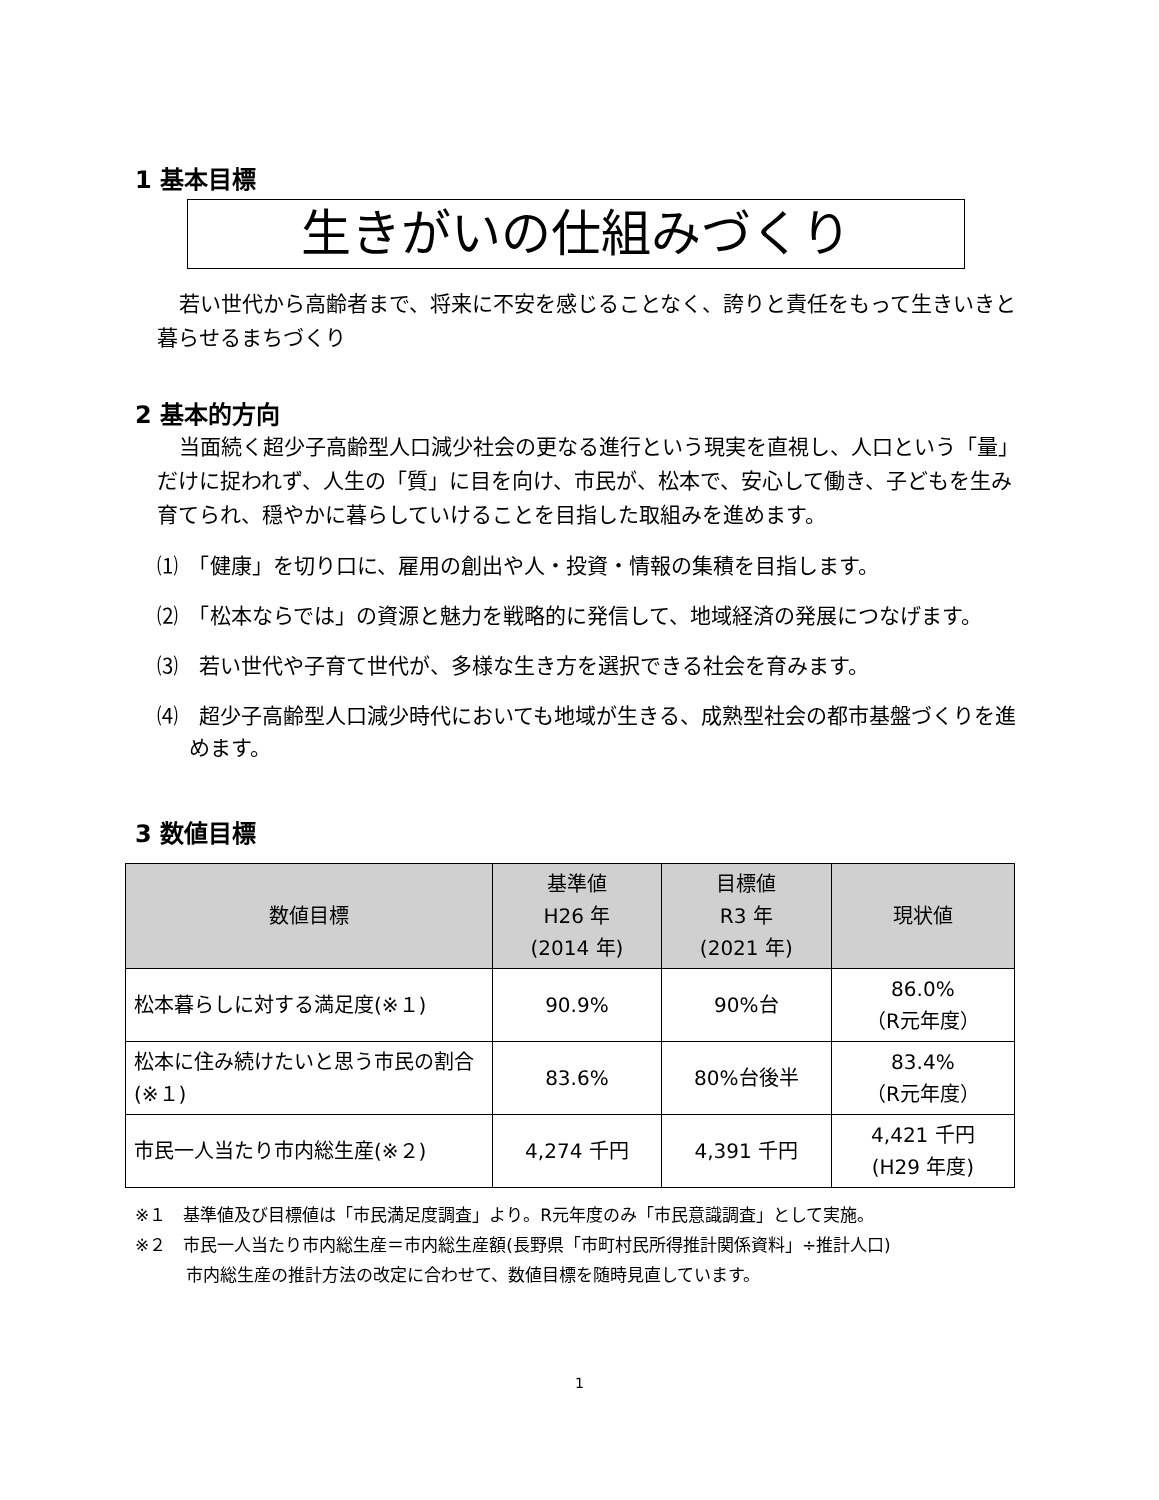1 基本目標
生きがいの仕組みづくり
若い世代から高齢者まで、将来に不安を感じることなく、誇りと責任をもって生きいきと暮らせるまちづくり
2 基本的方向
当面続く超少子高齢型人口減少社会の更なる進行という現実を直視し、人口という「量」だけに捉われず、人生の「質」に目を向け、市民が、松本で、安心して働き、子どもを生み育てられ、穏やかに暮らしていけることを目指した取組みを進めます。
⑴　「健康」を切り口に、雇用の創出や人・投資・情報の集積を目指します。
⑵　「松本ならでは」の資源と魅力を戦略的に発信して、地域経済の発展につなげます。
⑶　若い世代や子育て世代が、多様な生き方を選択できる社会を育みます。
⑷　超少子高齢型人口減少時代においても地域が生きる、成熟型社会の都市基盤づくりを進めます。
3 数値目標
| 数値目標 | 基準値 H26 年 (2014 年) | 目標値 R3 年 (2021 年) | 現状値 |
| --- | --- | --- | --- |
| 松本暮らしに対する満足度(※１) | 90.9% | 90%台 | 86.0% （R元年度） |
| 松本に住み続けたいと思う市民の割合(※１) | 83.6% | 80%台後半 | 83.4% （R元年度） |
| 市民一人当たり市内総生産(※２) | 4,274 千円 | 4,391 千円 | 4,421 千円 (H29 年度) |
※１　基準値及び目標値は「市民満足度調査」より。R元年度のみ「市民意識調査」として実施。
※２　市民一人当たり市内総生産＝市内総生産額(長野県「市町村民所得推計関係資料」÷推計人口)
　　　市内総生産の推計方法の改定に合わせて、数値目標を随時見直しています。
1